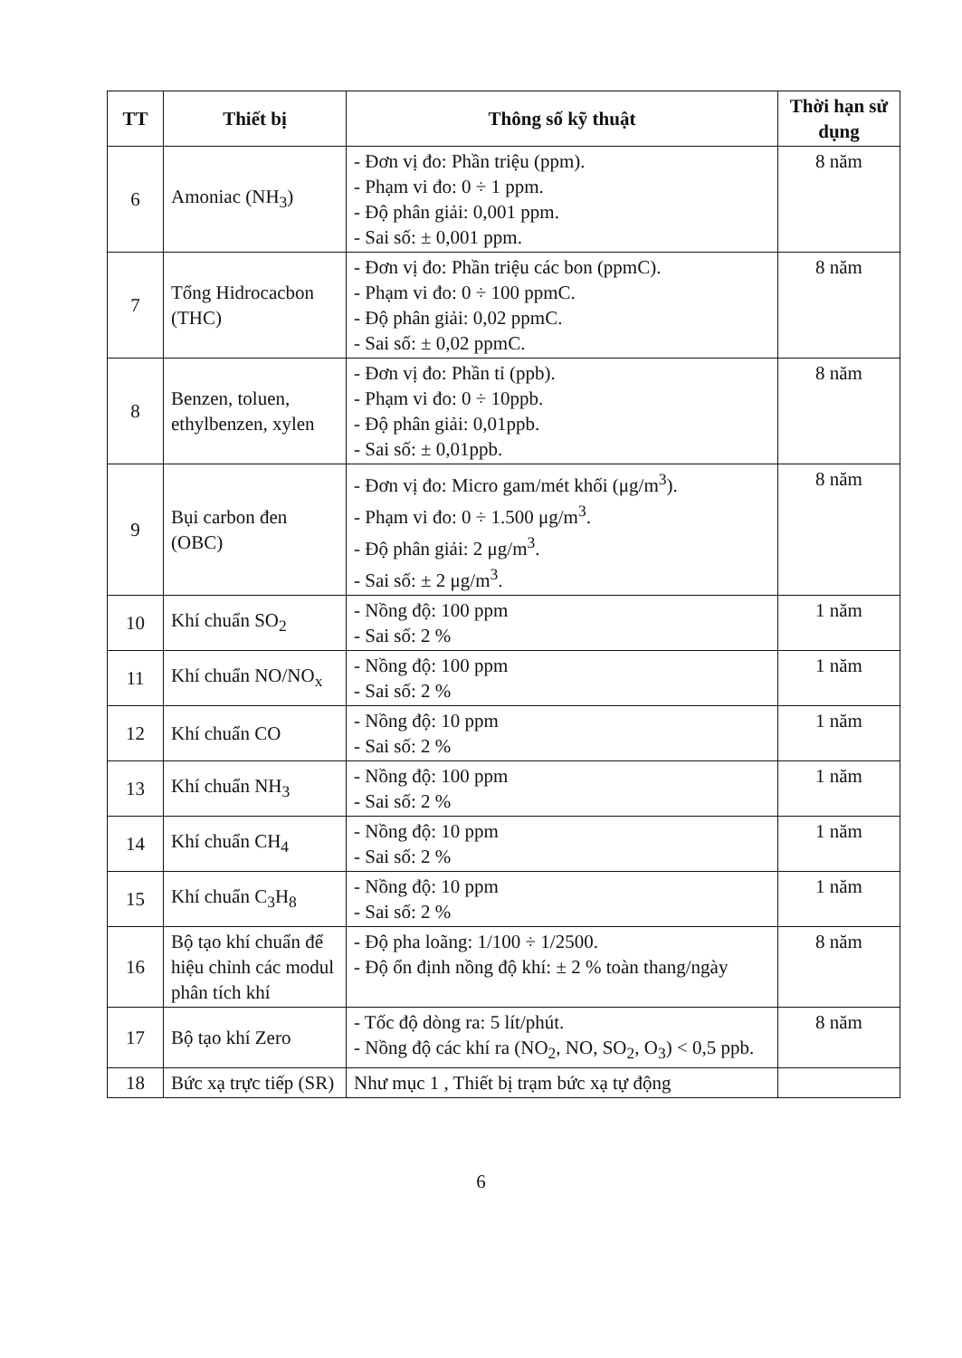| TT | Thiết bị | Thông số kỹ thuật | Thời hạn sử dụng |
| --- | --- | --- | --- |
| 6 | Amoniac (NH<sub>3</sub>) | - Đơn vị đo: Phần triệu (ppm). - Phạm vi đo: 0 ÷ 1 ppm. - Độ phân giải: 0,001 ppm. - Sai số: ± 0,001 ppm. | 8 năm |
| 7 | Tổng Hidrocacbon (THC) | - Đơn vị đo: Phần triệu các bon (ppmC). - Phạm vi đo: 0 ÷ 100 ppmC. - Độ phân giải: 0,02 ppmC. - Sai số: ± 0,02 ppmC. | 8 năm |
| 8 | Benzen, toluen, ethylbenzen, xylen | - Đơn vị đo: Phần tỉ (ppb). - Phạm vi đo: 0 ÷ 10ppb. - Độ phân giải: 0,01ppb. - Sai số: ± 0,01ppb. | 8 năm |
| 9 | Bụi carbon đen (OBC) | - Đơn vị đo: Micro gam/mét khối (μg/m<sup>3</sup>). - Phạm vi đo: 0 ÷ 1.500 μg/m<sup>3</sup>. - Độ phân giải: 2 μg/m<sup>3</sup>. - Sai số: ± 2 μg/m<sup>3</sup>. | 8 năm |
| 10 | Khí chuẩn SO<sub>2</sub> | - Nồng độ: 100 ppm - Sai số: 2 % | 1 năm |
| 11 | Khí chuẩn NO/NO<sub>x</sub> | - Nồng độ: 100 ppm - Sai số: 2 % | 1 năm |
| 12 | Khí chuẩn CO | - Nồng độ: 10 ppm - Sai số: 2 % | 1 năm |
| 13 | Khí chuẩn NH<sub>3</sub> | - Nồng độ: 100 ppm - Sai số: 2 % | 1 năm |
| 14 | Khí chuẩn CH<sub>4</sub> | - Nồng độ: 10 ppm - Sai số: 2 % | 1 năm |
| 15 | Khí chuẩn C<sub>3</sub>H<sub>8</sub> | - Nồng độ: 10 ppm - Sai số: 2 % | 1 năm |
| 16 | Bộ tạo khí chuẩn để hiệu chỉnh các modul phân tích khí | - Độ pha loãng: 1/100 ÷ 1/2500. - Độ ổn định nồng độ khí: ± 2 % toàn thang/ngày | 8 năm |
| 17 | Bộ tạo khí Zero | - Tốc độ dòng ra: 5 lít/phút. - Nồng độ các khí ra (NO<sub>2</sub>, NO, SO<sub>2</sub>, O<sub>3</sub>) < 0,5 ppb. | 8 năm |
| 18 | Bức xạ trực tiếp (SR) | Như mục 1 , Thiết bị trạm bức xạ tự động | |
6